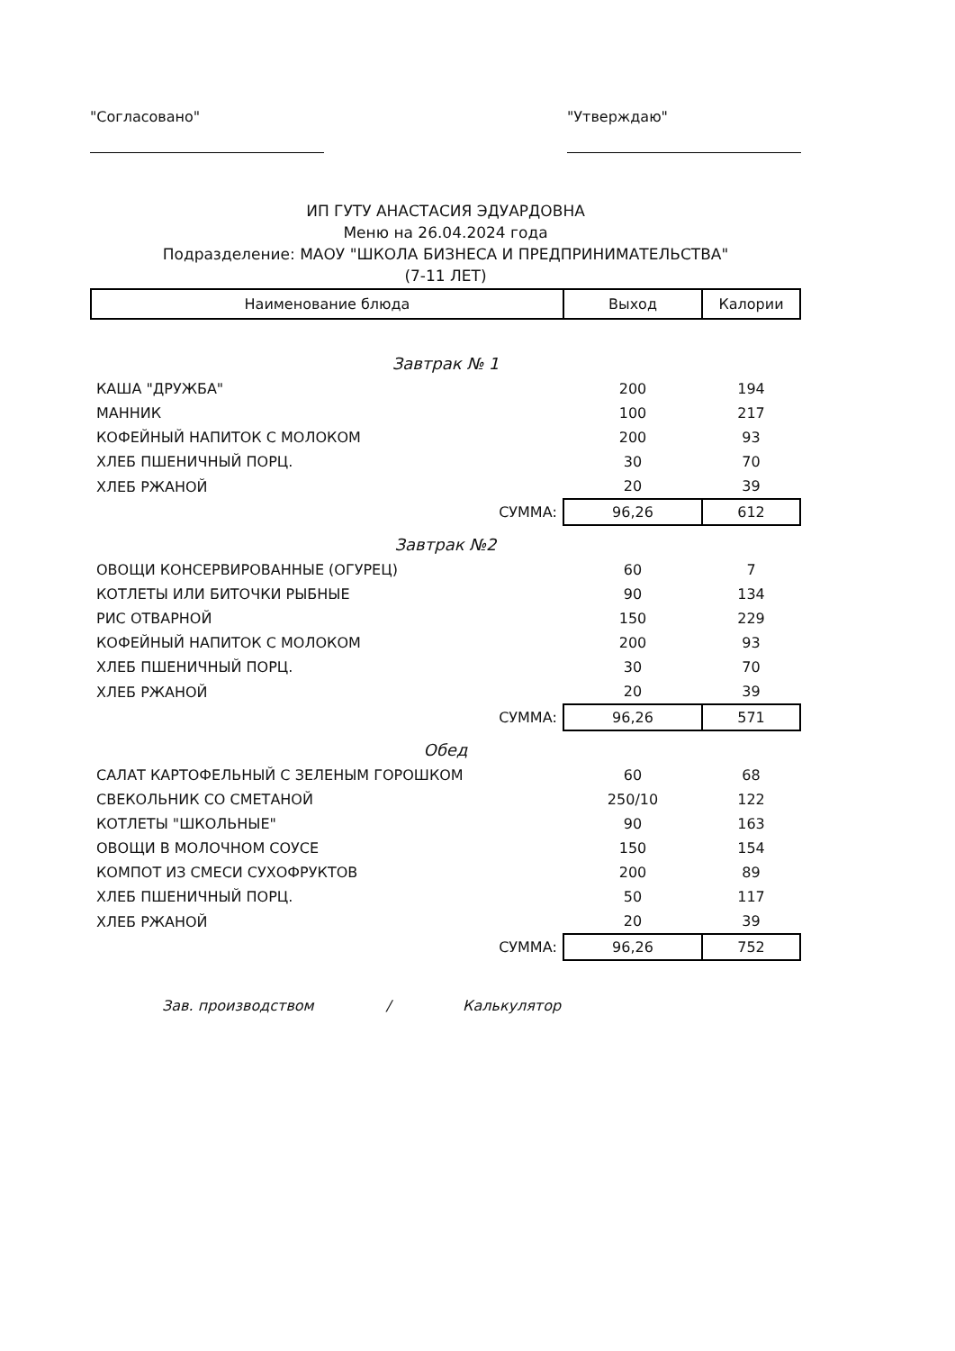"Согласовано" "Утверждаю"
ИП ГУТУ АНАСТАСИЯ ЭДУАРДОВНА
Меню на 26.04.2024 года
Подразделение: МАОУ "ШКОЛА БИЗНЕСА И ПРЕДПРИНИМАТЕЛЬСТВА"
(7-11 ЛЕТ)
| Наименование блюда | Выход | Калории |
| --- | --- | --- |
| Завтрак № 1 | | |
| КАША "ДРУЖБА" | 200 | 194 |
| МАННИК | 100 | 217 |
| КОФЕЙНЫЙ НАПИТОК С МОЛОКОМ | 200 | 93 |
| ХЛЕБ ПШЕНИЧНЫЙ ПОРЦ. | 30 | 70 |
| ХЛЕБ РЖАНОЙ | 20 | 39 |
| СУММА: | 96,26 | 612 |
| Завтрак №2 | | |
| ОВОЩИ КОНСЕРВИРОВАННЫЕ (ОГУРЕЦ) | 60 | 7 |
| КОТЛЕТЫ ИЛИ БИТОЧКИ РЫБНЫЕ | 90 | 134 |
| РИС ОТВАРНОЙ | 150 | 229 |
| КОФЕЙНЫЙ НАПИТОК С МОЛОКОМ | 200 | 93 |
| ХЛЕБ ПШЕНИЧНЫЙ ПОРЦ. | 30 | 70 |
| ХЛЕБ РЖАНОЙ | 20 | 39 |
| СУММА: | 96,26 | 571 |
| Обед | | |
| САЛАТ КАРТОФЕЛЬНЫЙ С ЗЕЛЕНЫМ ГОРОШКОМ | 60 | 68 |
| СВЕКОЛЬНИК СО СМЕТАНОЙ | 250/10 | 122 |
| КОТЛЕТЫ "ШКОЛЬНЫЕ" | 90 | 163 |
| ОВОЩИ В МОЛОЧНОМ СОУСЕ | 150 | 154 |
| КОМПОТ ИЗ СМЕСИ СУХОФРУКТОВ | 200 | 89 |
| ХЛЕБ ПШЕНИЧНЫЙ ПОРЦ. | 50 | 117 |
| ХЛЕБ РЖАНОЙ | 20 | 39 |
| СУММА: | 96,26 | 752 |
Зав. производством / Калькулятор